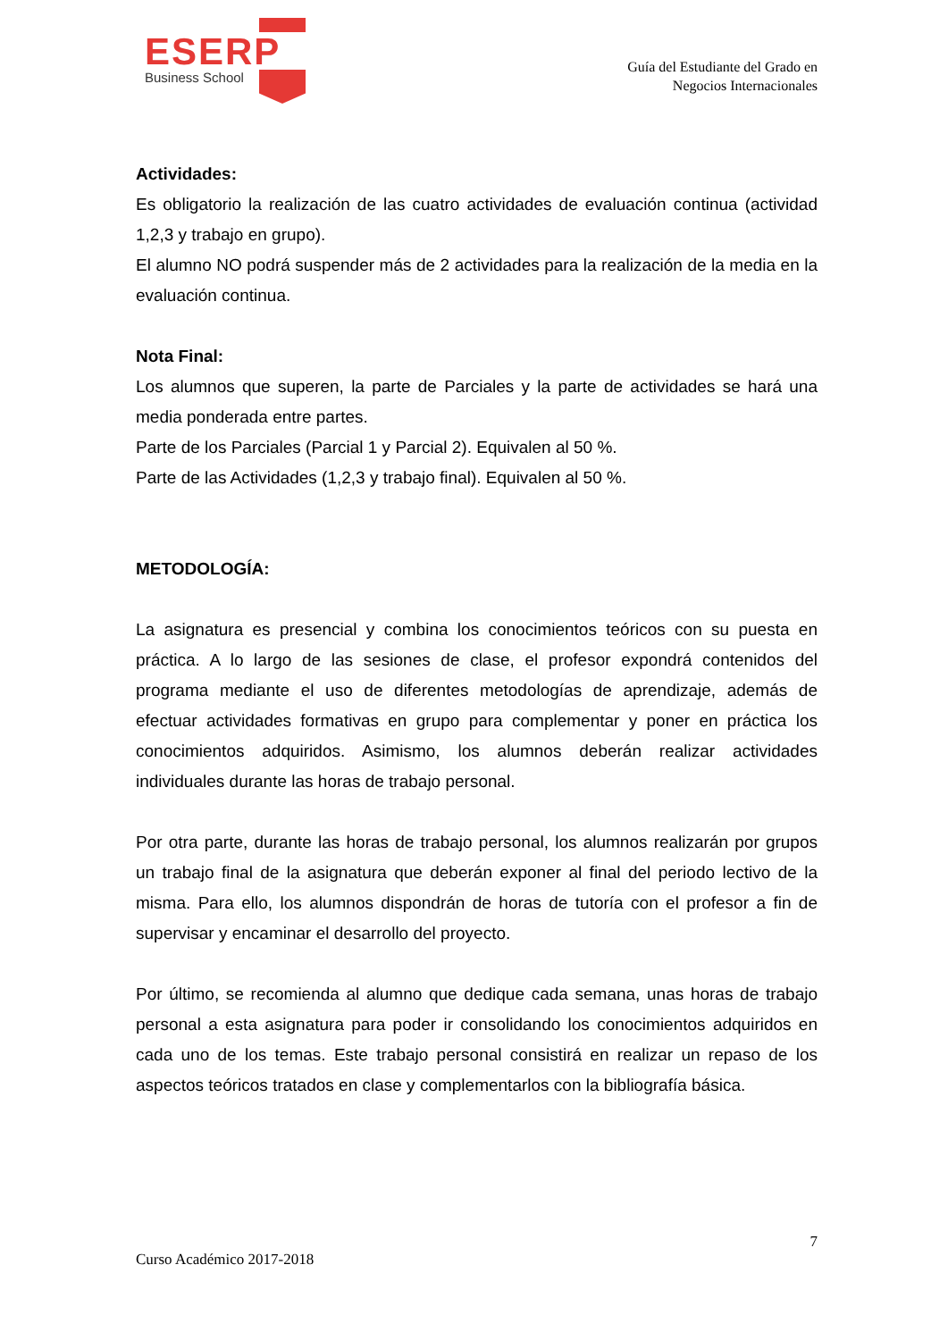ESERP
Business School
Guía del Estudiante del Grado en
Negocios Internacionales
Actividades:
Es obligatorio la realización de las cuatro actividades de evaluación continua (actividad 1,2,3 y trabajo en grupo).
El alumno NO podrá suspender más de 2 actividades para la realización de la media en la evaluación continua.
Nota Final:
Los alumnos que superen, la parte de Parciales y la parte de actividades se hará una media ponderada entre partes.
Parte de los Parciales (Parcial 1 y Parcial 2). Equivalen al 50 %.
Parte de las Actividades (1,2,3 y trabajo final). Equivalen al 50 %.
METODOLOGÍA:
La asignatura es presencial y combina los conocimientos teóricos con su puesta en práctica. A lo largo de las sesiones de clase, el profesor expondrá contenidos del programa mediante el uso de diferentes metodologías de aprendizaje, además de efectuar actividades formativas en grupo para complementar y poner en práctica los conocimientos adquiridos. Asimismo, los alumnos deberán realizar actividades individuales durante las horas de trabajo personal.
Por otra parte, durante las horas de trabajo personal, los alumnos realizarán por grupos un trabajo final de la asignatura que deberán exponer al final del periodo lectivo de la misma. Para ello, los alumnos dispondrán de horas de tutoría con el profesor a fin de supervisar y encaminar el desarrollo del proyecto.
Por último, se recomienda al alumno que dedique cada semana, unas horas de trabajo personal a esta asignatura para poder ir consolidando los conocimientos adquiridos en cada uno de los temas. Este trabajo personal consistirá en realizar un repaso de los aspectos teóricos tratados en clase y complementarlos con la bibliografía básica.
7
Curso Académico 2017-2018